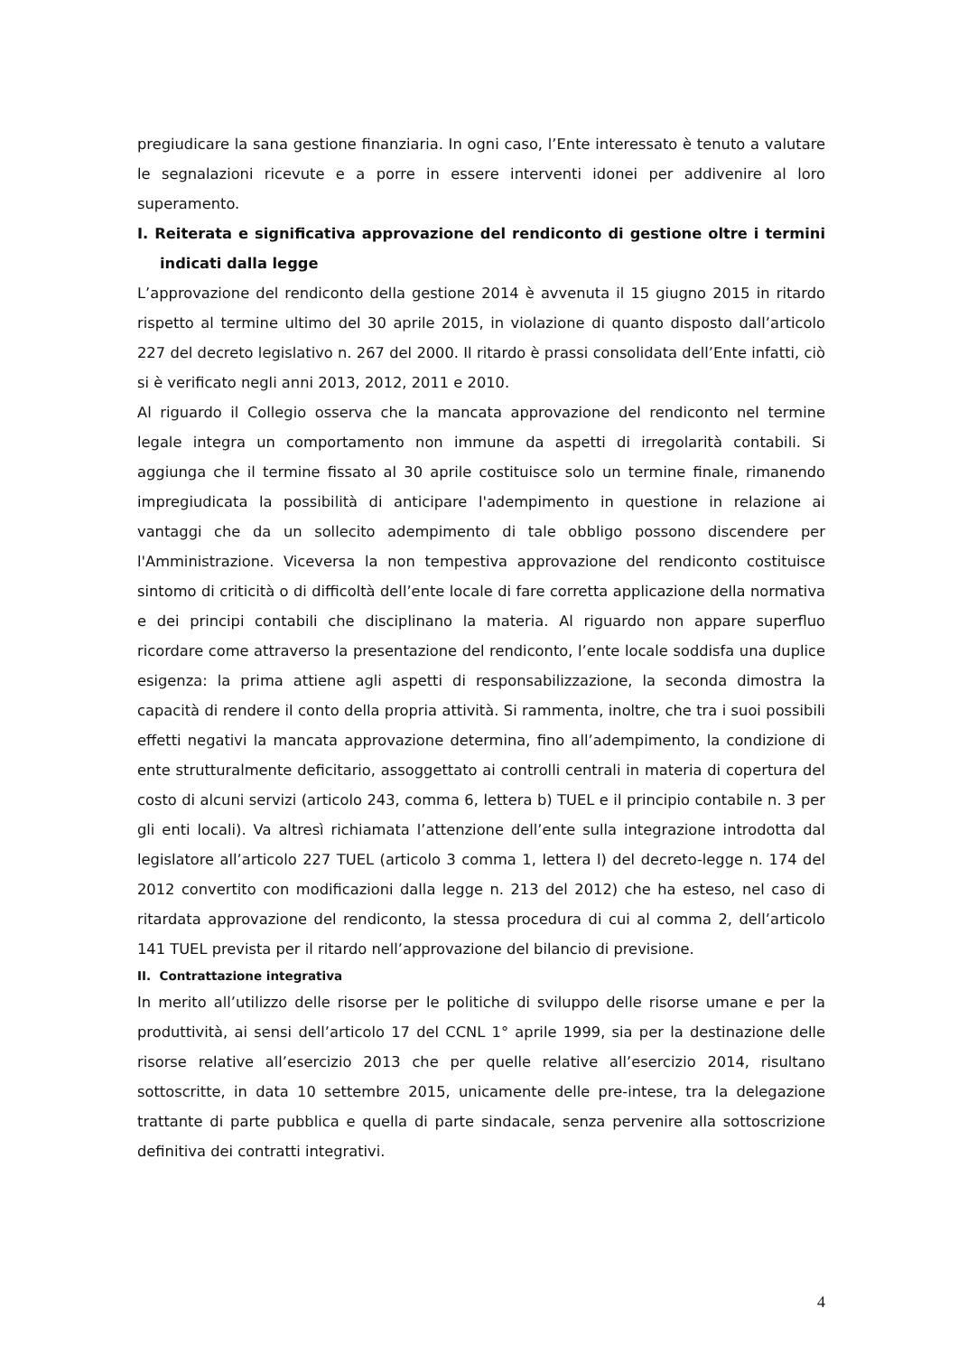pregiudicare la sana gestione finanziaria. In ogni caso, l’Ente interessato è tenuto a valutare le segnalazioni ricevute e a porre in essere interventi idonei per addivenire al loro superamento.
I. Reiterata e significativa approvazione del rendiconto di gestione oltre i termini indicati dalla legge
L’approvazione del rendiconto della gestione 2014 è avvenuta il 15 giugno 2015 in ritardo rispetto al termine ultimo del 30 aprile 2015, in violazione di quanto disposto dall’articolo 227 del decreto legislativo n. 267 del 2000. Il ritardo è prassi consolidata dell’Ente infatti, ciò si è verificato negli anni 2013, 2012, 2011 e 2010.
Al riguardo il Collegio osserva che la mancata approvazione del rendiconto nel termine legale integra un comportamento non immune da aspetti di irregolarità contabili. Si aggiunga che il termine fissato al 30 aprile costituisce solo un termine finale, rimanendo impregiudicata la possibilità di anticipare l'adempimento in questione in relazione ai vantaggi che da un sollecito adempimento di tale obbligo possono discendere per l'Amministrazione. Viceversa la non tempestiva approvazione del rendiconto costituisce sintomo di criticità o di difficoltà dell’ente locale di fare corretta applicazione della normativa e dei principi contabili che disciplinano la materia. Al riguardo non appare superfluo ricordare come attraverso la presentazione del rendiconto, l’ente locale soddisfa una duplice esigenza: la prima attiene agli aspetti di responsabilizzazione, la seconda dimostra la capacità di rendere il conto della propria attività. Si rammenta, inoltre, che tra i suoi possibili effetti negativi la mancata approvazione determina, fino all’adempimento, la condizione di ente strutturalmente deficitario, assoggettato ai controlli centrali in materia di copertura del costo di alcuni servizi (articolo 243, comma 6, lettera b) TUEL e il principio contabile n. 3 per gli enti locali). Va altresì richiamata l’attenzione dell’ente sulla integrazione introdotta dal legislatore all’articolo 227 TUEL (articolo 3 comma 1, lettera l) del decreto-legge n. 174 del 2012 convertito con modificazioni dalla legge n. 213 del 2012) che ha esteso, nel caso di ritardata approvazione del rendiconto, la stessa procedura di cui al comma 2, dell’articolo 141 TUEL prevista per il ritardo nell’approvazione del bilancio di previsione.
II. Contrattazione integrativa
In merito all’utilizzo delle risorse per le politiche di sviluppo delle risorse umane e per la produttività, ai sensi dell’articolo 17 del CCNL 1° aprile 1999, sia per la destinazione delle risorse relative all’esercizio 2013 che per quelle relative all’esercizio 2014, risultano sottoscritte, in data 10 settembre 2015, unicamente delle pre-intese, tra la delegazione trattante di parte pubblica e quella di parte sindacale, senza pervenire alla sottoscrizione definitiva dei contratti integrativi.
4